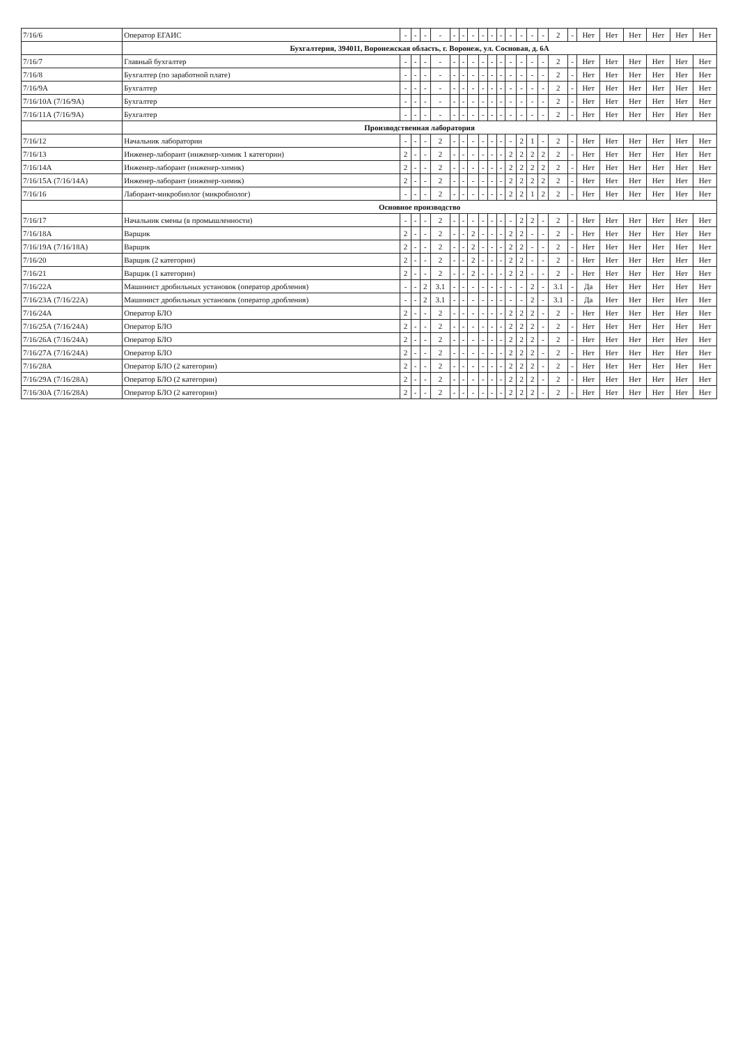| 7/16/6 | Оператор ЕГАИС | - | - | - | - | - | - | - | - | - | - | - | - | - | - | 2 | - | Нет | Нет | Нет | Нет | Нет | Нет |
| | Бухгалтерия, 394011, Воронежская область, г. Воронеж, ул. Сосновая, д. 6А | | | | | | | | | | | | | | | | | | | | | | |
| 7/16/7 | Главный бухгалтер | - | - | - | - | - | - | - | - | - | - | - | - | - | - | 2 | - | Нет | Нет | Нет | Нет | Нет | Нет |
| 7/16/8 | Бухгалтер (по заработной плате) | - | - | - | - | - | - | - | - | - | - | - | - | - | - | 2 | - | Нет | Нет | Нет | Нет | Нет | Нет |
| 7/16/9А | Бухгалтер | - | - | - | - | - | - | - | - | - | - | - | - | - | - | 2 | - | Нет | Нет | Нет | Нет | Нет | Нет |
| 7/16/10А (7/16/9А) | Бухгалтер | - | - | - | - | - | - | - | - | - | - | - | - | - | - | 2 | - | Нет | Нет | Нет | Нет | Нет | Нет |
| 7/16/11А (7/16/9А) | Бухгалтер | - | - | - | - | - | - | - | - | - | - | - | - | - | - | 2 | - | Нет | Нет | Нет | Нет | Нет | Нет |
| | Производственная лаборатория | | | | | | | | | | | | | | | | | | | | | | |
| 7/16/12 | Начальник лаборатории | - | - | - | 2 | - | - | - | - | - | - | - | 2 | 1 | - | 2 | - | Нет | Нет | Нет | Нет | Нет | Нет |
| 7/16/13 | Инженер-лаборант (инженер-химик 1 категории) | 2 | - | - | 2 | - | - | - | - | - | - | 2 | 2 | 2 | 2 | 2 | - | Нет | Нет | Нет | Нет | Нет | Нет |
| 7/16/14А | Инженер-лаборант (инженер-химик) | 2 | - | - | 2 | - | - | - | - | - | - | 2 | 2 | 2 | 2 | 2 | - | Нет | Нет | Нет | Нет | Нет | Нет |
| 7/16/15А (7/16/14А) | Инженер-лаборант (инженер-химик) | 2 | - | - | 2 | - | - | - | - | - | - | 2 | 2 | 2 | 2 | 2 | - | Нет | Нет | Нет | Нет | Нет | Нет |
| 7/16/16 | Лаборант-микробиолог (микробиолог) | - | - | - | 2 | - | - | - | - | - | - | 2 | 2 | 1 | 2 | 2 | - | Нет | Нет | Нет | Нет | Нет | Нет |
| | Основное производство | | | | | | | | | | | | | | | | | | | | | | |
| 7/16/17 | Начальник смены (в промышленности) | - | - | - | 2 | - | - | - | - | - | - | - | 2 | 2 | - | 2 | - | Нет | Нет | Нет | Нет | Нет | Нет |
| 7/16/18А | Варщик | 2 | - | - | 2 | - | - | 2 | - | - | - | 2 | 2 | - | - | 2 | - | Нет | Нет | Нет | Нет | Нет | Нет |
| 7/16/19А (7/16/18А) | Варщик | 2 | - | - | 2 | - | - | 2 | - | - | - | 2 | 2 | - | - | 2 | - | Нет | Нет | Нет | Нет | Нет | Нет |
| 7/16/20 | Варщик (2 категории) | 2 | - | - | 2 | - | - | 2 | - | - | - | 2 | 2 | - | - | 2 | - | Нет | Нет | Нет | Нет | Нет | Нет |
| 7/16/21 | Варщик (1 категории) | 2 | - | - | 2 | - | - | 2 | - | - | - | 2 | 2 | - | - | 2 | - | Нет | Нет | Нет | Нет | Нет | Нет |
| 7/16/22А | Машинист дробильных установок (оператор дробления) | - | - | 2 | 3.1 | - | - | - | - | - | - | - | - | 2 | - | 3.1 | - | Да | Нет | Нет | Нет | Нет | Нет |
| 7/16/23А (7/16/22А) | Машинист дробильных установок (оператор дробления) | - | - | 2 | 3.1 | - | - | - | - | - | - | - | - | 2 | - | 3.1 | - | Да | Нет | Нет | Нет | Нет | Нет |
| 7/16/24А | Оператор БЛО | 2 | - | - | 2 | - | - | - | - | - | - | 2 | 2 | 2 | - | 2 | - | Нет | Нет | Нет | Нет | Нет | Нет |
| 7/16/25А (7/16/24А) | Оператор БЛО | 2 | - | - | 2 | - | - | - | - | - | - | 2 | 2 | 2 | - | 2 | - | Нет | Нет | Нет | Нет | Нет | Нет |
| 7/16/26А (7/16/24А) | Оператор БЛО | 2 | - | - | 2 | - | - | - | - | - | - | 2 | 2 | 2 | - | 2 | - | Нет | Нет | Нет | Нет | Нет | Нет |
| 7/16/27А (7/16/24А) | Оператор БЛО | 2 | - | - | 2 | - | - | - | - | - | - | 2 | 2 | 2 | - | 2 | - | Нет | Нет | Нет | Нет | Нет | Нет |
| 7/16/28А | Оператор БЛО (2 категории) | 2 | - | - | 2 | - | - | - | - | - | - | 2 | 2 | 2 | - | 2 | - | Нет | Нет | Нет | Нет | Нет | Нет |
| 7/16/29А (7/16/28А) | Оператор БЛО (2 категории) | 2 | - | - | 2 | - | - | - | - | - | - | 2 | 2 | 2 | - | 2 | - | Нет | Нет | Нет | Нет | Нет | Нет |
| 7/16/30А (7/16/28А) | Оператор БЛО (2 категории) | 2 | - | - | 2 | - | - | - | - | - | - | 2 | 2 | 2 | - | 2 | - | Нет | Нет | Нет | Нет | Нет | Нет |